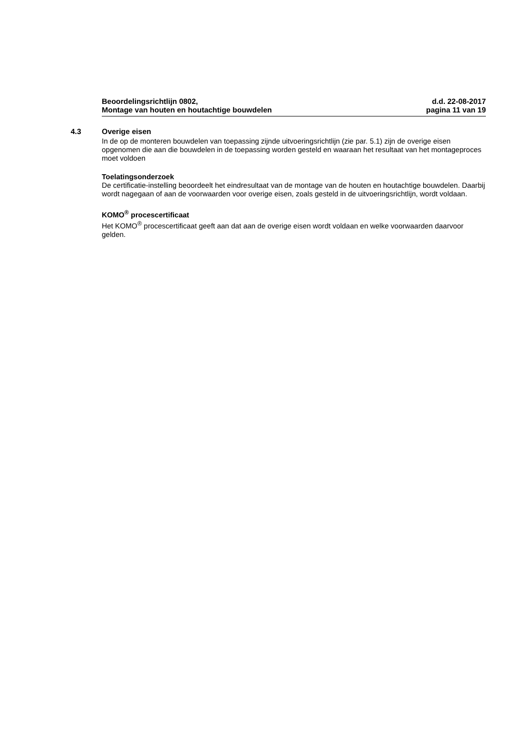Beoordelingsrichtlijn 0802,
Montage van houten en houtachtige bouwdelen
d.d. 22-08-2017
pagina 11 van 19
4.3
Overige eisen
In de op de monteren bouwdelen van toepassing zijnde uitvoeringsrichtlijn (zie par. 5.1) zijn de overige eisen opgenomen die aan die bouwdelen in de toepassing worden gesteld en waaraan het resultaat van het montageproces moet voldoen
Toelatingsonderzoek
De certificatie-instelling beoordeelt het eindresultaat van de montage van de houten en houtachtige bouwdelen. Daarbij wordt nagegaan of aan de voorwaarden voor overige eisen, zoals gesteld in de uitvoeringsrichtlijn, wordt voldaan.
KOMO<sup>®</sup> procescertificaat
Het KOMO<sup>®</sup> procescertificaat geeft aan dat aan de overige eisen wordt voldaan en welke voorwaarden daarvoor gelden.